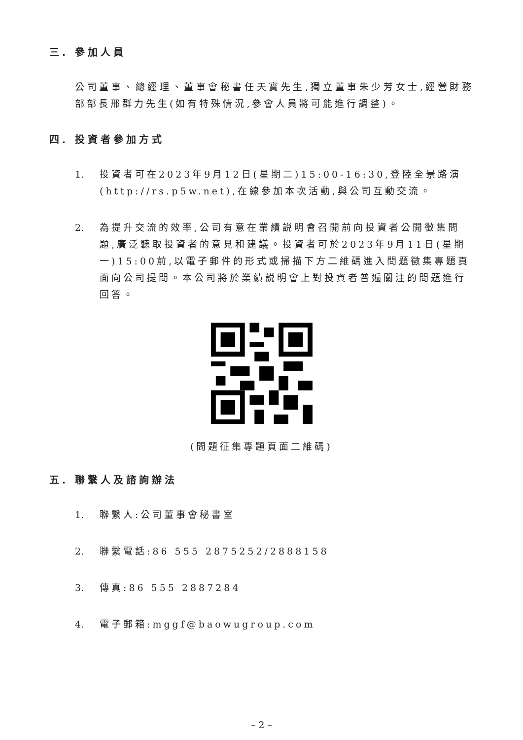三. 參加人員
公司董事、總經理、董事會秘書任天寶先生,獨立董事朱少芳女士,經營財務部部長邢群力先生(如有特殊情況,參會人員將可能進行調整)。
四. 投資者參加方式
1. 投資者可在2023年9月12日(星期二)15:00-16:30,登陸全景路演(http://rs.p5w.net),在線參加本次活動,與公司互動交流。
2. 為提升交流的效率,公司有意在業績説明會召開前向投資者公開徵集問題,廣泛聽取投資者的意見和建議。投資者可於2023年9月11日(星期一)15:00前,以電子郵件的形式或掃描下方二維碼進入問題徵集專題頁面向公司提問。本公司將於業績説明會上對投資者普遍關注的問題進行回答。
(問題征集專題頁面二維碼)
五. 聯繫人及諮詢辦法
1. 聯繫人:公司董事會秘書室
2. 聯繫電話:86 555 2875252/2888158
3. 傳真:86 555 2887284
4. 電子郵箱:mggf@baowugroup.com
– 2 –